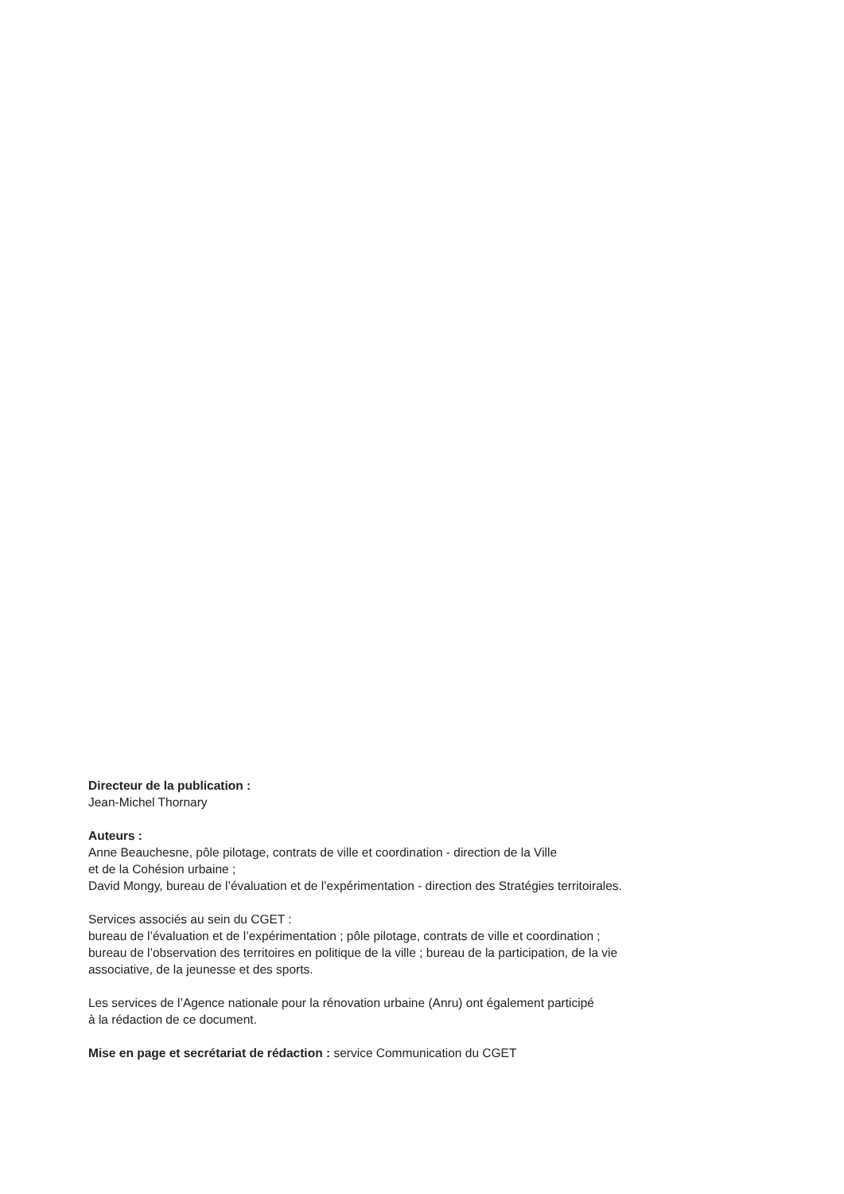Directeur de la publication :
Jean-Michel Thornary
Auteurs :
Anne Beauchesne, pôle pilotage, contrats de ville et coordination - direction de la Ville
et de la Cohésion urbaine ;
David Mongy, bureau de l’évaluation et de l’expérimentation - direction des Stratégies territoirales.
Services associés au sein du CGET :
bureau de l’évaluation et de l’expérimentation ; pôle pilotage, contrats de ville et coordination ;
bureau de l’observation des territoires en politique de la ville ; bureau de la participation, de la vie
associative, de la jeunesse et des sports.
Les services de l’Agence nationale pour la rénovation urbaine (Anru) ont également participé
à la rédaction de ce document.
Mise en page et secrétariat de rédaction : service Communication du CGET